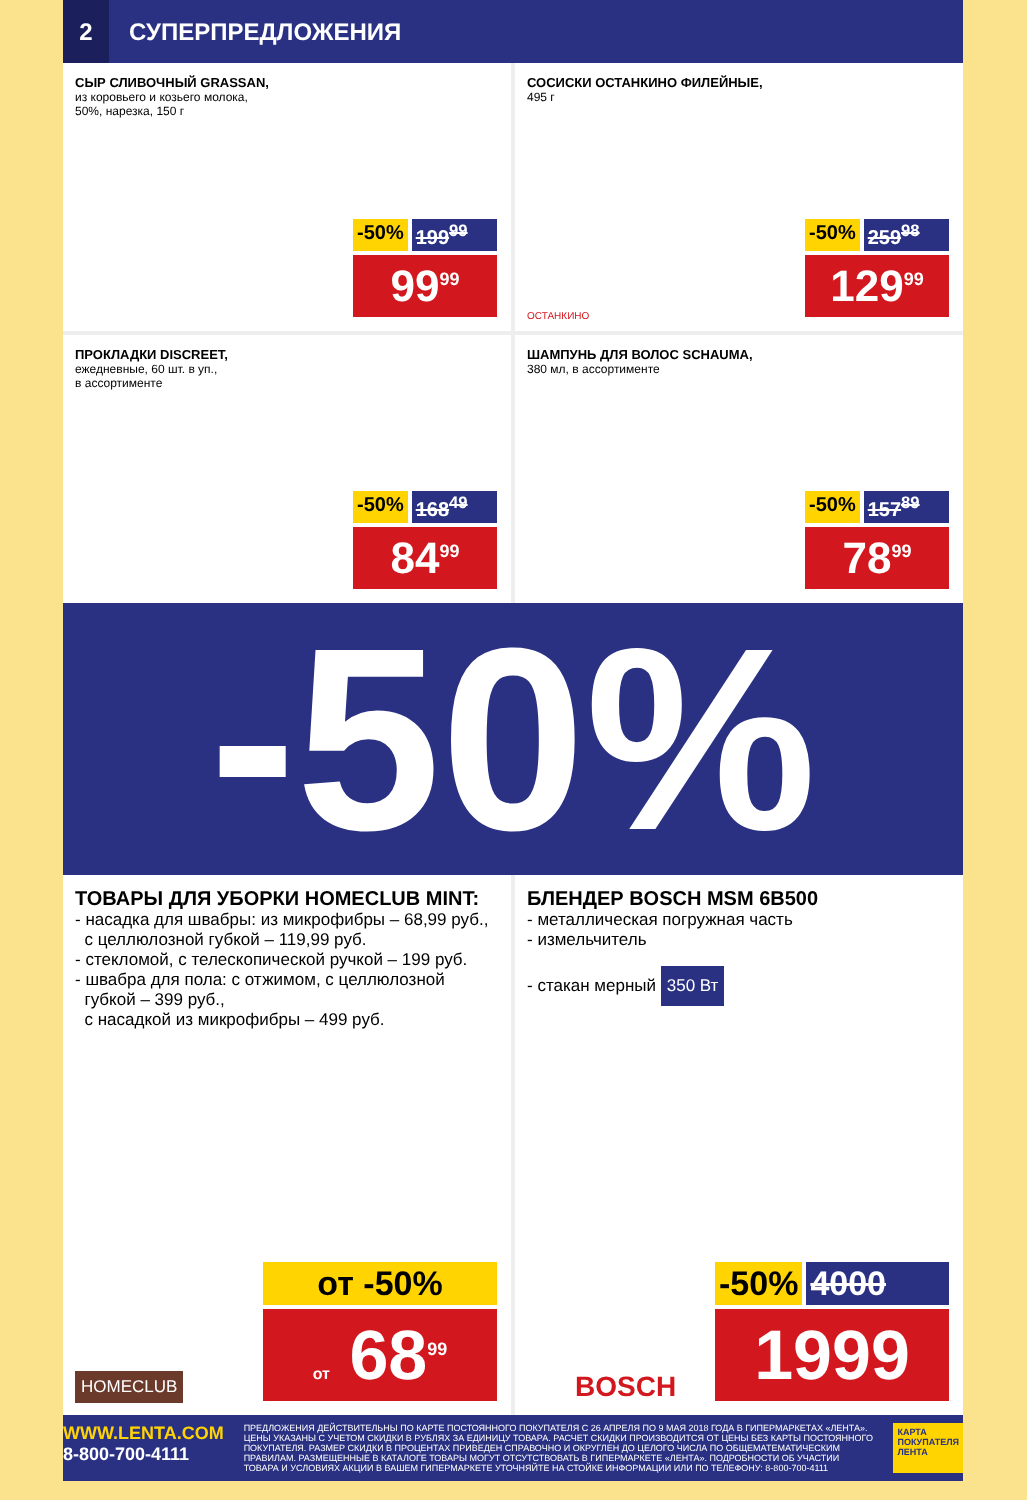2
СУПЕРПРЕДЛОЖЕНИЯ
СЫР СЛИВОЧНЫЙ GRASSAN,
из коровьего и козьего молока,
50%, нарезка, 150 г
-50% 199<sup>99</sup>
99<sup>99</sup>
СОСИСКИ ОСТАНКИНО ФИЛЕЙНЫЕ,
495 г
ОСТАНКИНО
-50% 259<sup>98</sup>
129<sup>99</sup>
ПРОКЛАДКИ DISCREET,
ежедневные, 60 шт. в уп.,
в ассортименте
-50% 168<sup>49</sup>
84<sup>99</sup>
ШАМПУНЬ ДЛЯ ВОЛОС SCHAUMA,
380 мл, в ассортименте
-50% 157<sup>89</sup>
78<sup>99</sup>
-50%
ТОВАРЫ ДЛЯ УБОРКИ HOMECLUB MINT:
- насадка для швабры: из микрофибры – 68,99 руб.,
с целлюлозной губкой – 119,99 руб.
- стекломой, с телескопической ручкой – 199 руб.
- швабра для пола: с отжимом, с целлюлозной
губкой – 399 руб.,
с насадкой из микрофибры – 499 руб.
HOMECLUB
от -50%
от 68<sup>99</sup>
БЛЕНДЕР BOSCH MSM 6B500
- металлическая погружная часть
- измельчитель
- стакан мерный
350 Вт
BOSCH
-50% 4000
1999
WWW.LENTA.COM
8-800-700-4111
ПРЕДЛОЖЕНИЯ ДЕЙСТВИТЕЛЬНЫ ПО КАРТЕ ПОСТОЯННОГО ПОКУПАТЕЛЯ С 26 АПРЕЛЯ ПО 9 МАЯ 2018 ГОДА В ГИПЕРМАРКЕТАХ «ЛЕНТА». ЦЕНЫ УКАЗАНЫ С УЧЕТОМ СКИДКИ В РУБЛЯХ ЗА ЕДИНИЦУ ТОВАРА. РАСЧЕТ СКИДКИ ПРОИЗВОДИТСЯ ОТ ЦЕНЫ БЕЗ КАРТЫ ПОСТОЯННОГО ПОКУПАТЕЛЯ. РАЗМЕР СКИДКИ В ПРОЦЕНТАХ ПРИВЕДЕН СПРАВОЧНО И ОКРУГЛЕН ДО ЦЕЛОГО ЧИСЛА ПО ОБЩЕМАТЕМАТИЧЕСКИМ ПРАВИЛАМ. РАЗМЕЩЕННЫЕ В КАТАЛОГЕ ТОВАРЫ МОГУТ ОТСУТСТВОВАТЬ В ГИПЕРМАРКЕТЕ «ЛЕНТА». ПОДРОБНОСТИ ОБ УЧАСТИИ ТОВАРА И УСЛОВИЯХ АКЦИИ В ВАШЕМ ГИПЕРМАРКЕТЕ УТОЧНЯЙТЕ НА СТОЙКЕ ИНФОРМАЦИИ ИЛИ ПО ТЕЛЕФОНУ: 8-800-700-4111
КАРТА ПОКУПАТЕЛЯ ЛЕНТА